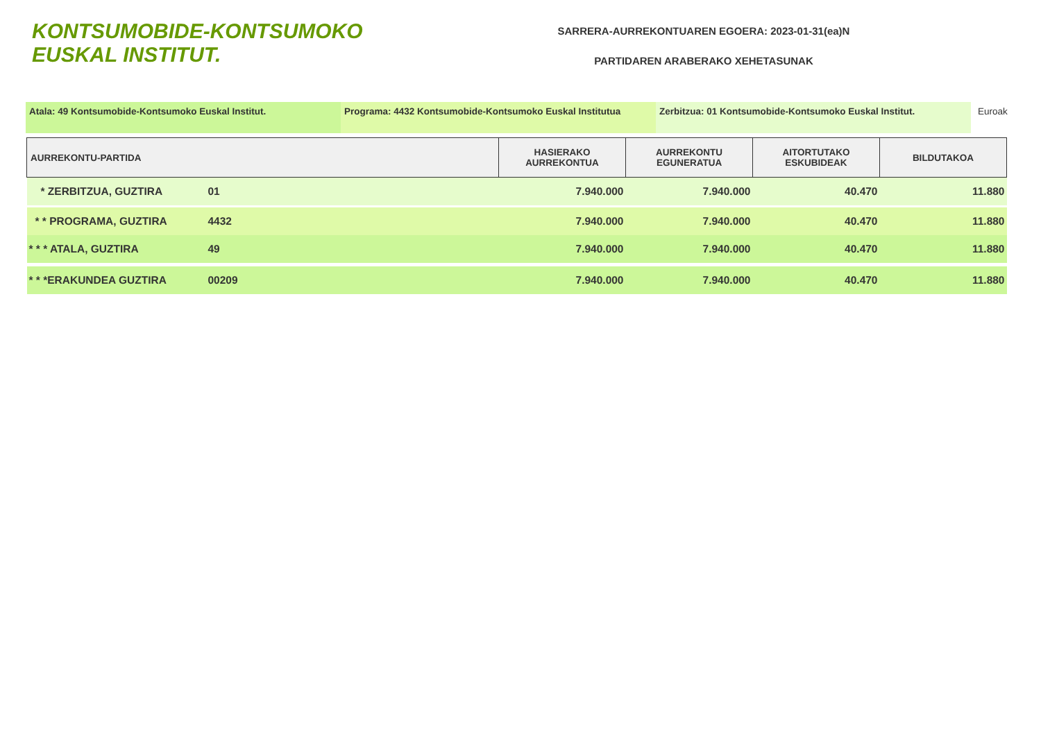KONTSUMOBIDE-KONTSUMOKO EUSKAL INSTITUT.
SARRERA-AURREKONTUAREN EGOERA: 2023-01-31(ea)N
PARTIDAREN ARABERAKO XEHETASUNAK
Atala: 49 Kontsumobide-Kontsumoko Euskal Institut. Programa: 4432 Kontsumobide-Kontsumoko Euskal Institutua
Zerbitzua: 01 Kontsumobide-Kontsumoko Euskal Institut. Euroak
| AURREKONTU-PARTIDA | | HASIERAKO AURREKONTUA | AURREKONTU EGUNERATUA | AITORTUTAKO ESKUBIDEAK | BILDUTAKOA |
| --- | --- | --- | --- | --- | --- |
| * ZERBITZUA, GUZTIRA | 01 | 7.940.000 | 7.940.000 | 40.470 | 11.880 |
| * * PROGRAMA, GUZTIRA | 4432 | 7.940.000 | 7.940.000 | 40.470 | 11.880 |
| * * * ATALA, GUZTIRA | 49 | 7.940.000 | 7.940.000 | 40.470 | 11.880 |
| * * *ERAKUNDEA GUZTIRA | 00209 | 7.940.000 | 7.940.000 | 40.470 | 11.880 |